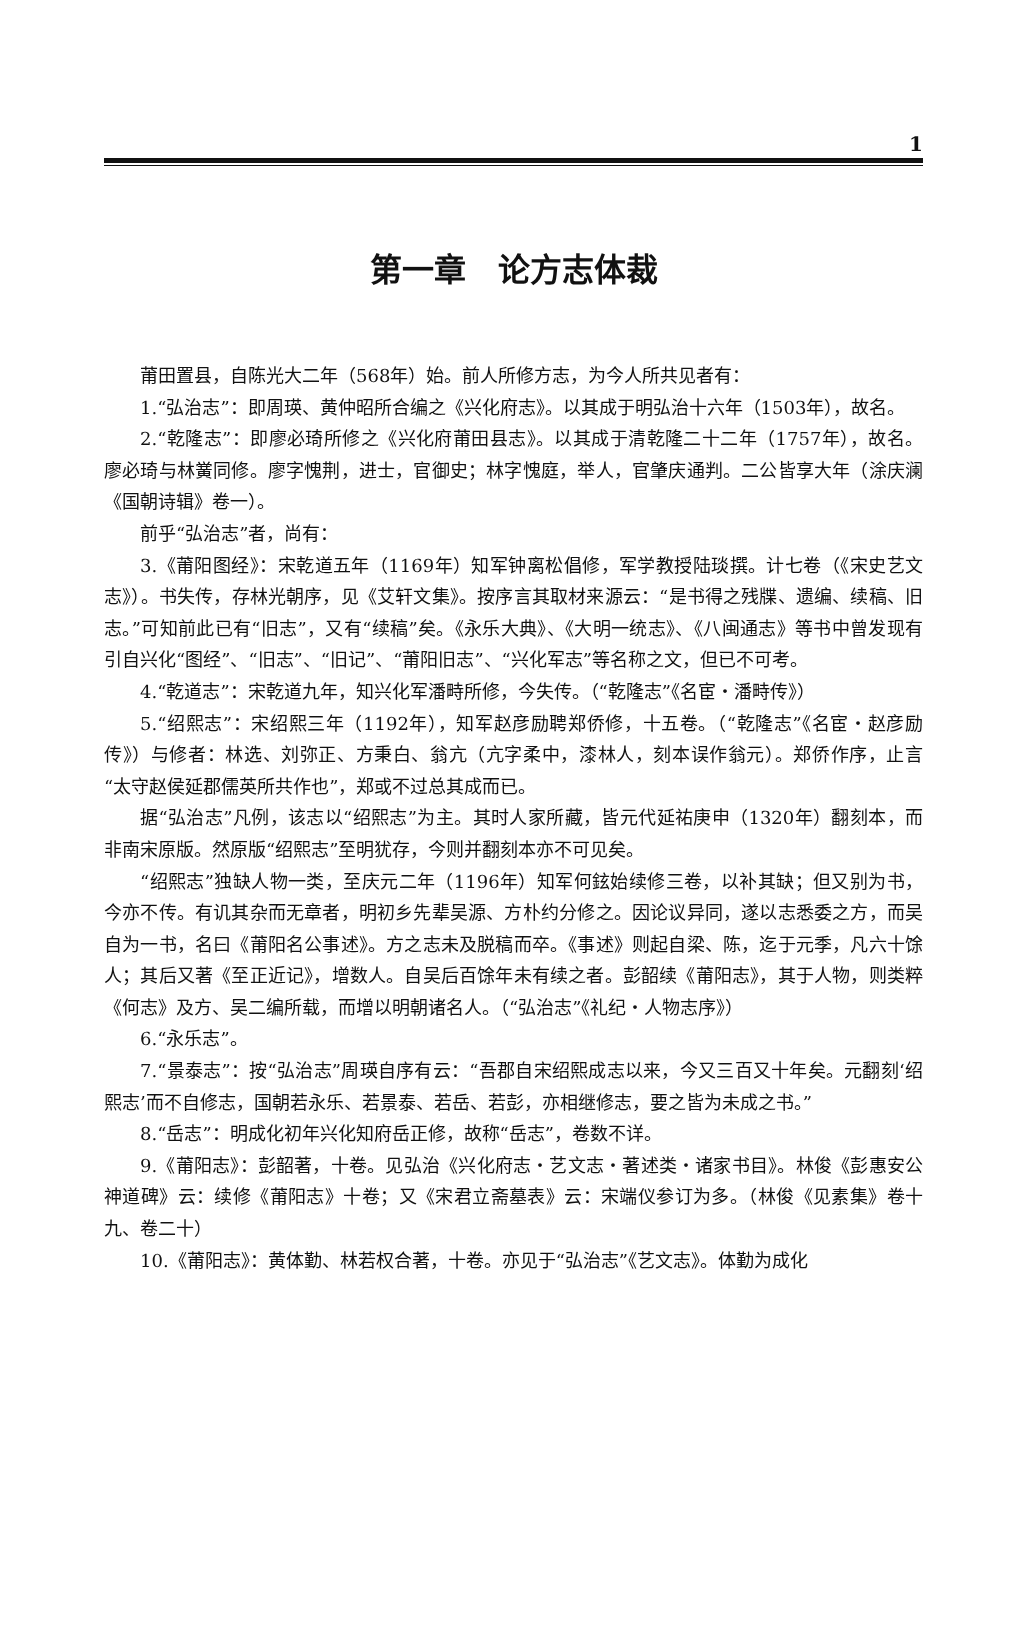1
第一章　论方志体裁
莆田置县，自陈光大二年（568年）始。前人所修方志，为今人所共见者有：
1.“弘治志”：即周瑛、黄仲昭所合编之《兴化府志》。以其成于明弘治十六年（1503年），故名。
2.“乾隆志”：即廖必琦所修之《兴化府莆田县志》。以其成于清乾隆二十二年（1757年），故名。廖必琦与林黉同修。廖字愧荆，进士，官御史；林字愧庭，举人，官肇庆通判。二公皆享大年（涂庆澜《国朝诗辑》卷一）。
前乎“弘治志”者，尚有：
3.《莆阳图经》：宋乾道五年（1169年）知军钟离松倡修，军学教授陆琰撰。计七卷（《宋史艺文志》）。书失传，存林光朝序，见《艾轩文集》。按序言其取材来源云：“是书得之残牒、遗编、续稿、旧志。”可知前此已有“旧志”，又有“续稿”矣。《永乐大典》、《大明一统志》、《八闽通志》等书中曾发现有引自兴化“图经”、“旧志”、“旧记”、“莆阳旧志”、“兴化军志”等名称之文，但已不可考。
4.“乾道志”：宋乾道九年，知兴化军潘畤所修，今失传。（“乾隆志”《名宦・潘畤传》）
5.“绍熙志”：宋绍熙三年（1192年），知军赵彦励聘郑侨修，十五卷。（“乾隆志”《名宦・赵彦励传》）与修者：林选、刘弥正、方秉白、翁亢（亢字柔中，漆林人，刻本误作翁元）。郑侨作序，止言“太守赵侯延郡儒英所共作也”，郑或不过总其成而已。
据“弘治志”凡例，该志以“绍熙志”为主。其时人家所藏，皆元代延祐庚申（1320年）翻刻本，而非南宋原版。然原版“绍熙志”至明犹存，今则并翻刻本亦不可见矣。
“绍熙志”独缺人物一类，至庆元二年（1196年）知军何鉉始续修三卷，以补其缺；但又别为书，今亦不传。有讥其杂而无章者，明初乡先辈吴源、方朴约分修之。因论议异同，遂以志悉委之方，而吴自为一书，名曰《莆阳名公事述》。方之志未及脱稿而卒。《事述》则起自梁、陈，迄于元季，凡六十馀人；其后又著《至正近记》，增数人。自吴后百馀年未有续之者。彭韶续《莆阳志》，其于人物，则类粹《何志》及方、吴二编所载，而增以明朝诸名人。（“弘治志”《礼纪・人物志序》）
6.“永乐志”。
7.“景泰志”：按“弘治志”周瑛自序有云：“吾郡自宋绍熙成志以来，今又三百又十年矣。元翻刻‘绍熙志’而不自修志，国朝若永乐、若景泰、若岳、若彭，亦相继修志，要之皆为未成之书。”
8.“岳志”：明成化初年兴化知府岳正修，故称“岳志”，卷数不详。
9.《莆阳志》：彭韶著，十卷。见弘治《兴化府志・艺文志・著述类・诸家书目》。林俊《彭惠安公神道碑》云：续修《莆阳志》十卷；又《宋君立斋墓表》云：宋端仪参订为多。（林俊《见素集》卷十九、卷二十）
10.《莆阳志》：黄体勤、林若权合著，十卷。亦见于“弘治志”《艺文志》。体勤为成化